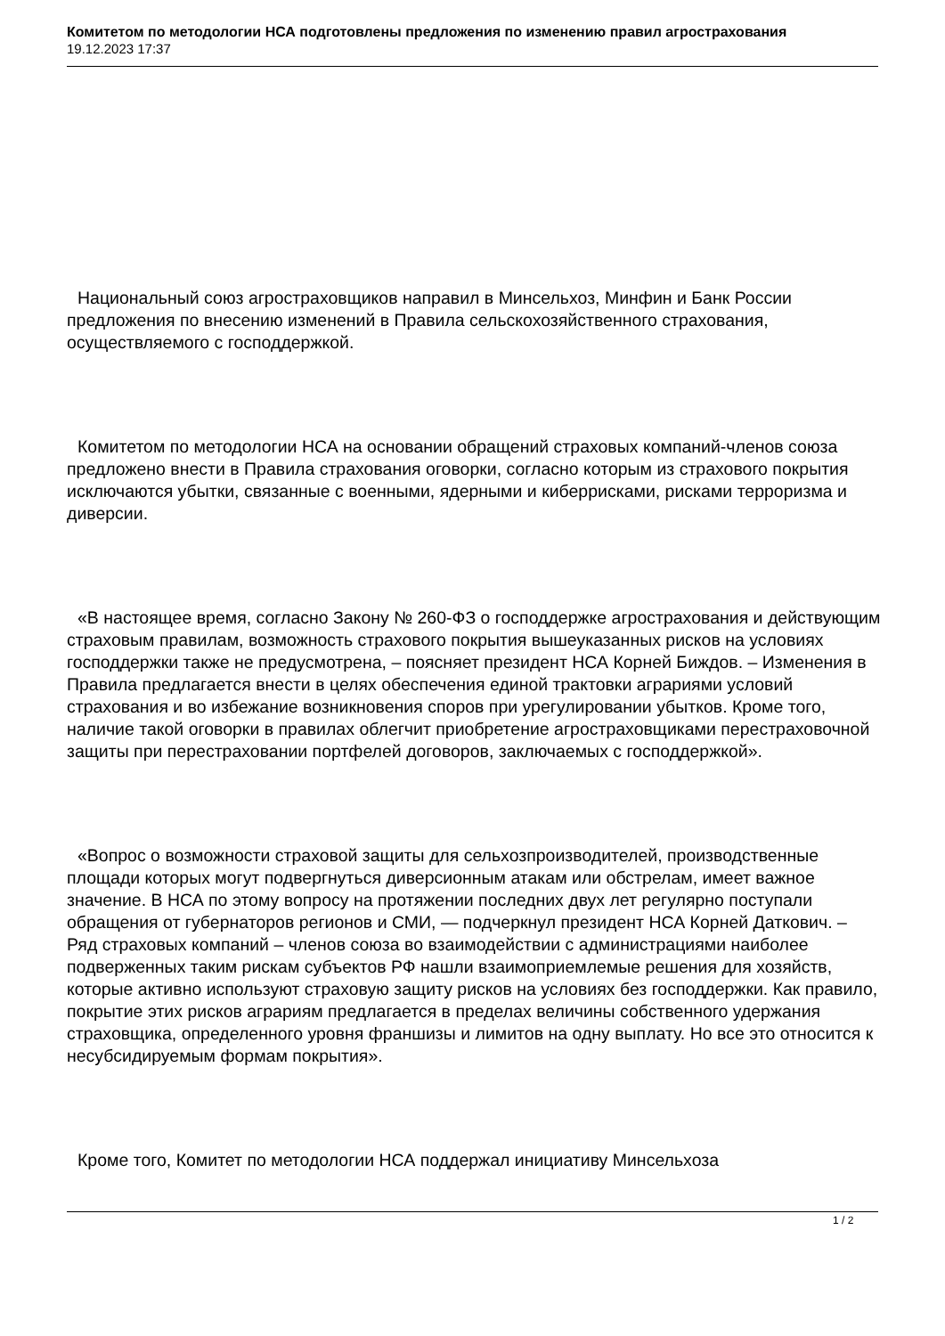Комитетом по методологии НСА подготовлены предложения по изменению правил агрострахования
19.12.2023 17:37
Национальный союз агростраховщиков направил в Минсельхоз, Минфин и Банк России предложения по внесению изменений в Правила сельскохозяйственного страхования, осуществляемого с господдержкой.
Комитетом по методологии НСА на основании обращений страховых компаний-членов союза предложено внести в Правила страхования оговорки, согласно которым из страхового покрытия исключаются убытки, связанные с военными, ядерными и киберрисками, рисками терроризма и диверсии.
«В настоящее время, согласно Закону № 260-ФЗ о господдержке агрострахования и действующим страховым правилам, возможность страхового покрытия вышеуказанных рисков на условиях господдержки также не предусмотрена, – поясняет президент НСА Корней Биждов. – Изменения в Правила предлагается внести в целях обеспечения единой трактовки аграриями условий страхования и во избежание возникновения споров при урегулировании убытков. Кроме того, наличие такой оговорки в правилах облегчит приобретение агростраховщиками перестраховочной защиты при перестраховании портфелей договоров, заключаемых с господдержкой».
«Вопрос о возможности страховой защиты для сельхозпроизводителей, производственные площади которых могут подвергнуться диверсионным атакам или обстрелам, имеет важное значение. В НСА по этому вопросу на протяжении последних двух лет регулярно поступали обращения от губернаторов регионов и СМИ, — подчеркнул президент НСА Корней Даткович. – Ряд страховых компаний – членов союза во взаимодействии с администрациями наиболее подверженных таким рискам субъектов РФ нашли взаимоприемлемые решения для хозяйств, которые активно используют страховую защиту рисков на условиях без господдержки. Как правило, покрытие этих рисков аграриям предлагается в пределах величины собственного удержания страховщика, определенного уровня франшизы и лимитов на одну выплату. Но все это относится к несубсидируемым формам покрытия».
Кроме того, Комитет по методологии НСА поддержал инициативу Минсельхоза
1 / 2